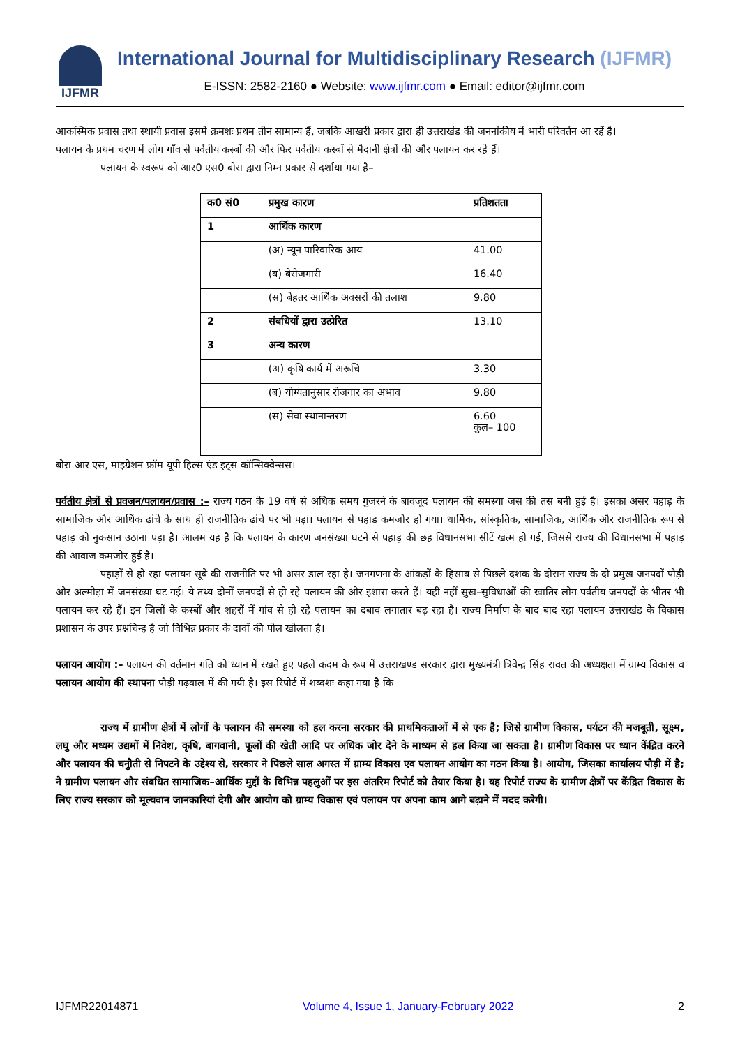IJFMR
International Journal for Multidisciplinary Research (IJFMR)
E-ISSN: 2582-2160 ● Website: www.ijfmr.com ● Email: editor@ijfmr.com
आकस्मिक प्रवास तथा स्थायी प्रवास इसमे क्रमशः प्रथम तीन सामान्य हैं, जबकि आखरी प्रकार द्वारा ही उत्तराखंड की जननांकीय में भारी परिवर्तन आ रहें है।
पलायन के प्रथम चरण में लोग गाँव से पर्वतीय कस्बों की और फिर पर्वतीय कस्बों से मैदानी क्षेत्रों की और पलायन कर रहे हैं।
पलायन के स्वरूप को आर0 एस0 बोरा द्वारा निम्न प्रकार से दर्शाया गया है–
| क0 सं0 | प्रमुख कारण | प्रतिशतता |
| --- | --- | --- |
| 1 | आर्थिक कारण | |
| | (अ) न्यून पारिवारिक आय | 41.00 |
| | (ब) बेरोजगारी | 16.40 |
| | (स) बेहतर आर्थिक अवसरों की तलाश | 9.80 |
| 2 | संबधियों द्वारा उत्प्रेरित | 13.10 |
| 3 | अन्य कारण | |
| | (अ) कृषि कार्य में अरूचि | 3.30 |
| | (ब) योग्यतानुसार रोजगार का अभाव | 9.80 |
| | (स) सेवा स्थानान्तरण | 6.60 कुल– 100 |
बोरा आर एस, माइग्रेशन फ्रॉम यूपी हिल्स एंड इट्स कॉन्सिक्वेन्सस।
पर्वतीय क्षेत्रों से प्रवजन/पलायन/प्रवास :– राज्य गठन के 19 वर्ष से अधिक समय गुजरने के बावजूद पलायन की समस्या जस की तस बनी हुई है। इसका असर पहाड़ के सामाजिक और आर्थिक ढांचे के साथ ही राजनीतिक ढांचे पर भी पड़ा। पलायन से पहाड कमजोर हो गया। धार्मिक, सांस्कृतिक, सामाजिक, आर्थिक और राजनीतिक रूप से पहाड़ को नुकसान उठाना पड़ा है। आलम यह है कि पलायन के कारण जनसंख्या घटने से पहाड़ की छह विधानसभा सीटें खत्म हो गई, जिससे राज्य की विधानसभा में पहाड़ की आवाज कमजोर हुई है।
पहाड़ों से हो रहा पलायन सूबे की राजनीति पर भी असर डाल रहा है। जनगणना के आंकड़ों के हिसाब से पिछले दशक के दौरान राज्य के दो प्रमुख जनपदों पौड़ी और अल्मोड़ा में जनसंख्या घट गई। ये तथ्य दोनों जनपदों से हो रहे पलायन की ओर इशारा करते हैं। यही नहीं सुख–सुविधाओं की खातिर लोग पर्वतीय जनपदों के भीतर भी पलायन कर रहे हैं। इन जिलों के कस्बों और शहरों में गांव से हो रहे पलायन का दबाव लगातार बढ़ रहा है। राज्य निर्माण के बाद बाद रहा पलायन उत्तराखंड के विकास प्रशासन के उपर प्रश्नचिन्ह है जो विभिन्न प्रकार के दावों की पोल खोलता है।
पलायन आयोग :– पलायन की वर्तमान गति को ध्यान में रखते हुए पहले कदम के रूप में उत्तराखण्ड सरकार द्वारा मुख्यमंत्री त्रिवेन्द्र सिंह रावत की अध्यक्षता में ग्राम्य विकास व पलायन आयोग की स्थापना पौड़ी गढ़वाल में की गयी है। इस रिपोर्ट में शब्दशः कहा गया है कि
राज्य में ग्रामीण क्षेत्रों में लोगों के पलायन की समस्या को हल करना सरकार की प्राथमिकताओं में से एक है; जिसे ग्रामीण विकास, पर्यटन की मजबूती, सूक्ष्म, लघु और मध्यम उद्यमों में निवेश, कृषि, बागवानी, फूलों की खेती आदि पर अधिक जोर देने के माध्यम से हल किया जा सकता है। ग्रामीण विकास पर ध्यान केंद्रित करने और पलायन की चनुौती से निपटने के उद्देश्य से, सरकार ने पिछले साल अगस्त में ग्राम्य विकास एव पलायन आयोग का गठन किया है। आयोग, जिसका कार्यालय पौड़ी में है; ने ग्रामीण पलायन और संबधित सामाजिक–आर्थिक मुद्दों के विभिन्न पहलुओं पर इस अंतरिम रिपोर्ट को तैयार किया है। यह रिपोर्ट राज्य के ग्रामीण क्षेत्रों पर केंद्रित विकास के लिए राज्य सरकार को मूल्यवान जानकारियां देगी और आयोग को ग्राम्य विकास एवं पलायन पर अपना काम आगे बढ़ाने में मदद करेगी।
IJFMR22014871 Volume 4, Issue 1, January-February 2022 2